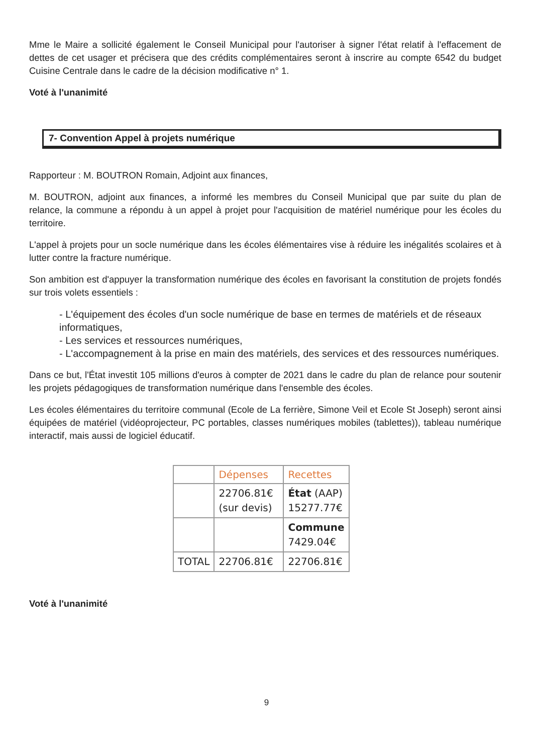Mme le Maire a sollicité également le Conseil Municipal pour l'autoriser à signer l'état relatif à l'effacement de dettes de cet usager et précisera que des crédits complémentaires seront à inscrire au compte 6542 du budget Cuisine Centrale dans le cadre de la décision modificative n° 1.
Voté à l'unanimité
7- Convention Appel à projets numérique
Rapporteur : M. BOUTRON Romain, Adjoint aux finances,
M. BOUTRON, adjoint aux finances, a informé les membres du Conseil Municipal que par suite du plan de relance, la commune a répondu à un appel à projet pour l'acquisition de matériel numérique pour les écoles du territoire.
L'appel à projets pour un socle numérique dans les écoles élémentaires vise à réduire les inégalités scolaires et à lutter contre la fracture numérique.
Son ambition est d'appuyer la transformation numérique des écoles en favorisant la constitution de projets fondés sur trois volets essentiels :
- L'équipement des écoles d'un socle numérique de base en termes de matériels et de réseaux informatiques,
- Les services et ressources numériques,
- L'accompagnement à la prise en main des matériels, des services et des ressources numériques.
Dans ce but, l'État investit 105 millions d'euros à compter de 2021 dans le cadre du plan de relance pour soutenir les projets pédagogiques de transformation numérique dans l'ensemble des écoles.
Les écoles élémentaires du territoire communal (Ecole de La ferrière, Simone Veil et Ecole St Joseph) seront ainsi équipées de matériel (vidéoprojecteur, PC portables, classes numériques mobiles (tablettes)), tableau numérique interactif, mais aussi de logiciel éducatif.
| | Dépenses | Recettes |
| --- | --- | --- |
| | 22706.81€ (sur devis) | État (AAP) 15277.77€ |
| | | Commune 7429.04€ |
| TOTAL | 22706.81€ | 22706.81€ |
Voté à l'unanimité
9